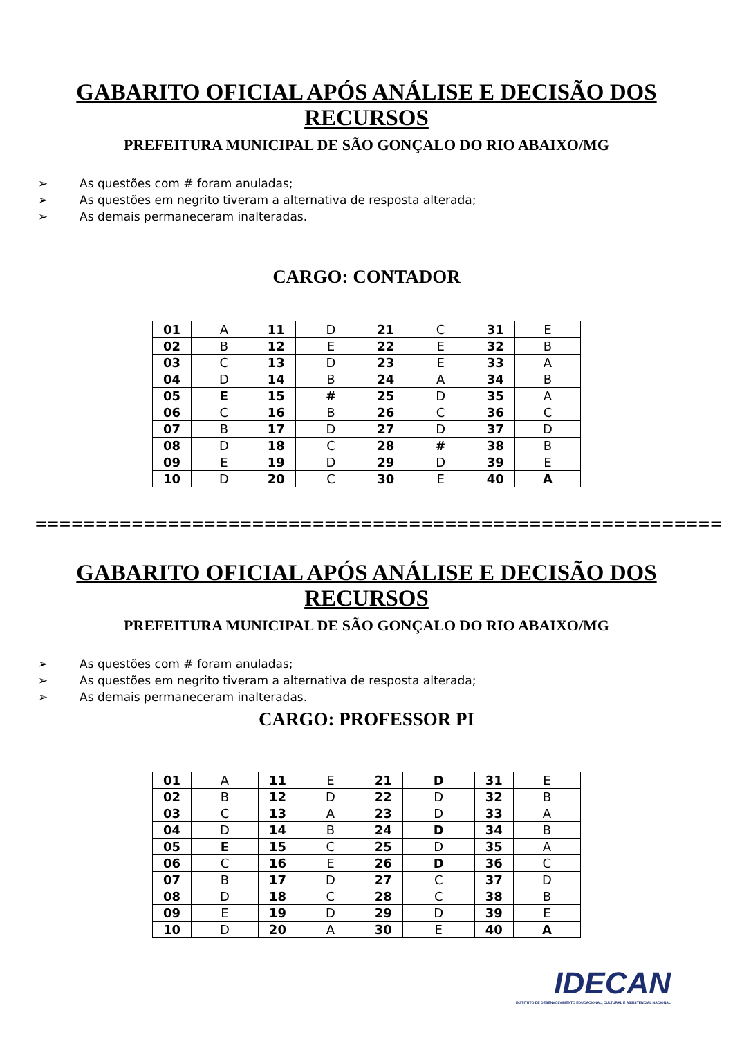GABARITO OFICIAL APÓS ANÁLISE E DECISÃO DOS RECURSOS
PREFEITURA MUNICIPAL DE SÃO GONÇALO DO RIO ABAIXO/MG
➢ As questões com # foram anuladas;
➢ As questões em negrito tiveram a alternativa de resposta alterada;
➢ As demais permaneceram inalteradas.
CARGO: CONTADOR
| 01 | A | 11 | D | 21 | C | 31 | E |
| 02 | B | 12 | E | 22 | E | 32 | B |
| 03 | C | 13 | D | 23 | E | 33 | A |
| 04 | D | 14 | B | 24 | A | 34 | B |
| 05 | E | 15 | # | 25 | D | 35 | A |
| 06 | C | 16 | B | 26 | C | 36 | C |
| 07 | B | 17 | D | 27 | D | 37 | D |
| 08 | D | 18 | C | 28 | # | 38 | B |
| 09 | E | 19 | D | 29 | D | 39 | E |
| 10 | D | 20 | C | 30 | E | 40 | A |
=========================================================
GABARITO OFICIAL APÓS ANÁLISE E DECISÃO DOS RECURSOS
PREFEITURA MUNICIPAL DE SÃO GONÇALO DO RIO ABAIXO/MG
➢ As questões com # foram anuladas;
➢ As questões em negrito tiveram a alternativa de resposta alterada;
➢ As demais permaneceram inalteradas.
CARGO: PROFESSOR PI
| 01 | A | 11 | E | 21 | D | 31 | E |
| 02 | B | 12 | D | 22 | D | 32 | B |
| 03 | C | 13 | A | 23 | D | 33 | A |
| 04 | D | 14 | B | 24 | D | 34 | B |
| 05 | E | 15 | C | 25 | D | 35 | A |
| 06 | C | 16 | E | 26 | D | 36 | C |
| 07 | B | 17 | D | 27 | C | 37 | D |
| 08 | D | 18 | C | 28 | C | 38 | B |
| 09 | E | 19 | D | 29 | D | 39 | E |
| 10 | D | 20 | A | 30 | E | 40 | A |
IDECAN
INSTITUTO DE DESENVOLVIMENTO EDUCACIONAL, CULTURAL E ASSISTENCIAL NACIONAL